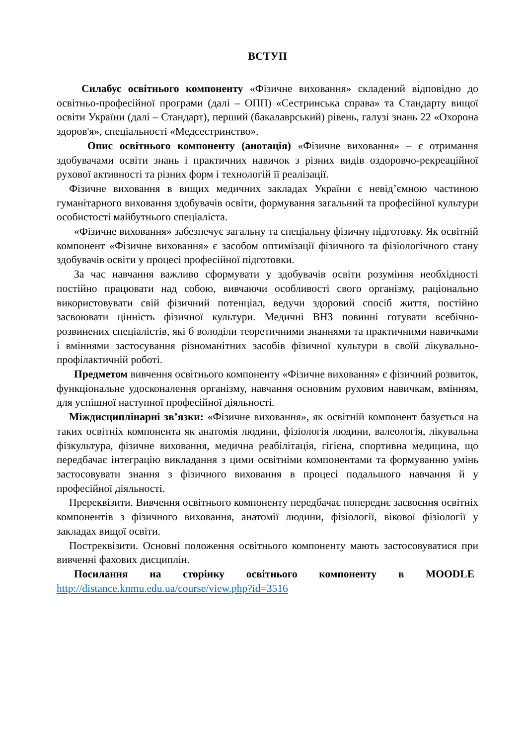ВСТУП
Силабус освітнього компоненту «Фізичне виховання» складений відповідно до освітньо-професійної програми (далі – ОПП) «Сестринська справа» та Стандарту вищої освіти України (далі – Стандарт), перший (бакалаврський) рівень, галузі знань 22 «Охорона здоров'я», спеціальності «Медсестринство».
Опис освітнього компоненту (анотація) «Фізичне виховання» – є отримання здобувачами освіти знань і практичних навичок з різних видів оздоровчо-рекреаційної рухової активності та різних форм і технологій її реалізації.
Фізичне виховання в вищих медичних закладах України є невід’ємною частиною гуманітарного виховання здобувачів освіти, формування загальний та професійної культури особистості майбутнього спеціаліста.
«Фізичне виховання» забезпечує загальну та спеціальну фізичну підготовку. Як освітній компонент «Фізичне виховання» є засобом оптимізації фізичного та фізіологічного стану здобувачів освіти у процесі професійної підготовки.
За час навчання важливо сформувати у здобувачів освіти розуміння необхідності постійно працювати над собою, вивчаючи особливості свого організму, раціонально використовувати свій фізичний потенціал, ведучи здоровий спосіб життя, постійно засвоювати цінність фізичної культури. Медичні ВНЗ повинні готувати всебічно-розвинених спеціалістів, які б володіли теоретичними знаннями та практичними навичками і вміннями застосування різноманітних засобів фізичної культури в своїй лікувально-профілактичній роботі.
Предметом вивчення освітнього компоненту «Фізичне виховання» є фізичний розвиток, функціональне удосконалення організму, навчання основним руховим навичкам, вмінням, для успішної наступної професійної діяльності.
Міждисциплінарні зв’язки: «Фізичне виховання», як освітній компонент базується на таких освітніх компонента як анатомія людини, фізіологія людини, валеологія, лікувальна фізкультура, фізичне виховання, медична реабілітація, гігієна, спортивна медицина, що передбачає інтеграцію викладання з цими освітніми компонентами та формуванню умінь застосовувати знання з фізичного виховання в процесі подальшого навчання й у професійної діяльності.
Пререквізити. Вивчення освітнього компоненту передбачає попереднє засвоєння освітніх компонентів з фізичного виховання, анатомії людини, фізіології, вікової фізіології у закладах вищої освіти.
Постреквізити. Основні положення освітнього компоненту мають застосовуватися при вивченні фахових дисциплін.
Посилання на сторінку освітнього компоненту в MOODLE
http://distance.knmu.edu.ua/course/view.php?id=3516